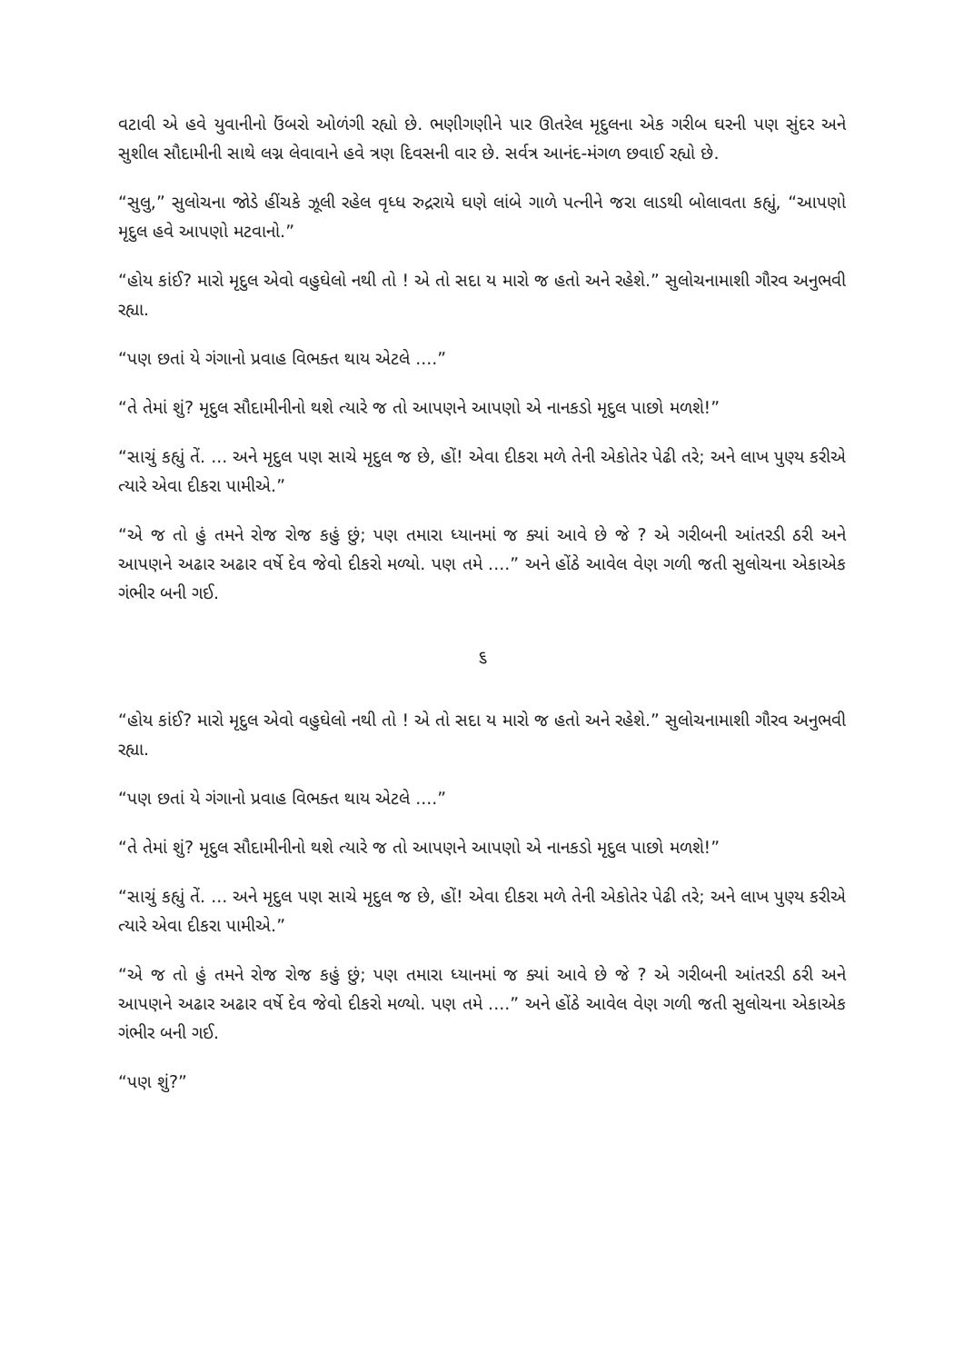વટાવી એ હવે યુવાનીનો ઉંબરો ઓળંગી રહ્યો છે. ભણીગણીને પાર ઊતરેલ મૃદુલના એક ગરીબ ઘરની પણ સુંદર અને સુશીલ સૌદામીની સાથે લગ્ન લેવાવાને હવે ત્રણ દિવસની વાર છે. સર્વત્ર આનંદ-મંગળ છવાઈ રહ્યો છે.
“સુલુ,” સુલોચના જોડે હીંચકે ઝૂલી રહેલ વૃધ્ધ રુદ્રરાયે ઘણે લાંબે ગાળે પત્નીને જરા લાડથી બોલાવતા કહ્યું, “આપણો મૃદુલ હવે આપણો મટવાનો.”
“હોય કાંઈ? મારો મૃદુલ એવો વહુઘેલો નથી તો ! એ તો સદા ય મારો જ હતો અને રહેશે.” સુલોચનામાશી ગૌરવ અનુભવી રહ્યા.
“પણ છતાં યે ગંગાનો પ્રવાહ વિભક્ત થાય એટલે ....”
“તે તેમાં શું? મૃદુલ સૌદામીનીનો થશે ત્યારે જ તો આપણને આપણો એ નાનકડો મૃદુલ પાછો મળશે!”
“સાચું કહ્યું તેં. ... અને મૃદુલ પણ સાચે મૃદુલ જ છે, હોં! એવા દીકરા મળે તેની એકોતેર પેઢી તરે; અને લાખ પુણ્ય કરીએ ત્યારે એવા દીકરા પામીએ.”
“એ જ તો હું તમને રોજ રોજ કહું છું; પણ તમારા ધ્યાનમાં જ ક્યાં આવે છે જે ? એ ગરીબની આંતરડી ઠરી અને આપણને અઢાર અઢાર વર્ષે દેવ જેવો દીકરો મળ્યો. પણ તમે ....” અને હોંઠે આવેલ વેણ ગળી જતી સુલોચના એકાએક ગંભીર બની ગઈ.
૬
“હોય કાંઈ? મારો મૃદુલ એવો વહુઘેલો નથી તો ! એ તો સદા ય મારો જ હતો અને રહેશે.” સુલોચનામાશી ગૌરવ અનુભવી રહ્યા.
“પણ છતાં યે ગંગાનો પ્રવાહ વિભક્ત થાય એટલે ....”
“તે તેમાં શું? મૃદુલ સૌદામીનીનો થશે ત્યારે જ તો આપણને આપણો એ નાનકડો મૃદુલ પાછો મળશે!”
“સાચું કહ્યું તેં. ... અને મૃદુલ પણ સાચે મૃદુલ જ છે, હોં! એવા દીકરા મળે તેની એકોતેર પેઢી તરે; અને લાખ પુણ્ય કરીએ ત્યારે એવા દીકરા પામીએ.”
“એ જ તો હું તમને રોજ રોજ કહું છું; પણ તમારા ધ્યાનમાં જ ક્યાં આવે છે જે ? એ ગરીબની આંતરડી ઠરી અને આપણને અઢાર અઢાર વર્ષે દેવ જેવો દીકરો મળ્યો. પણ તમે ....” અને હોંઠે આવેલ વેણ ગળી જતી સુલોચના એકાએક ગંભીર બની ગઈ.
“પણ શું?”